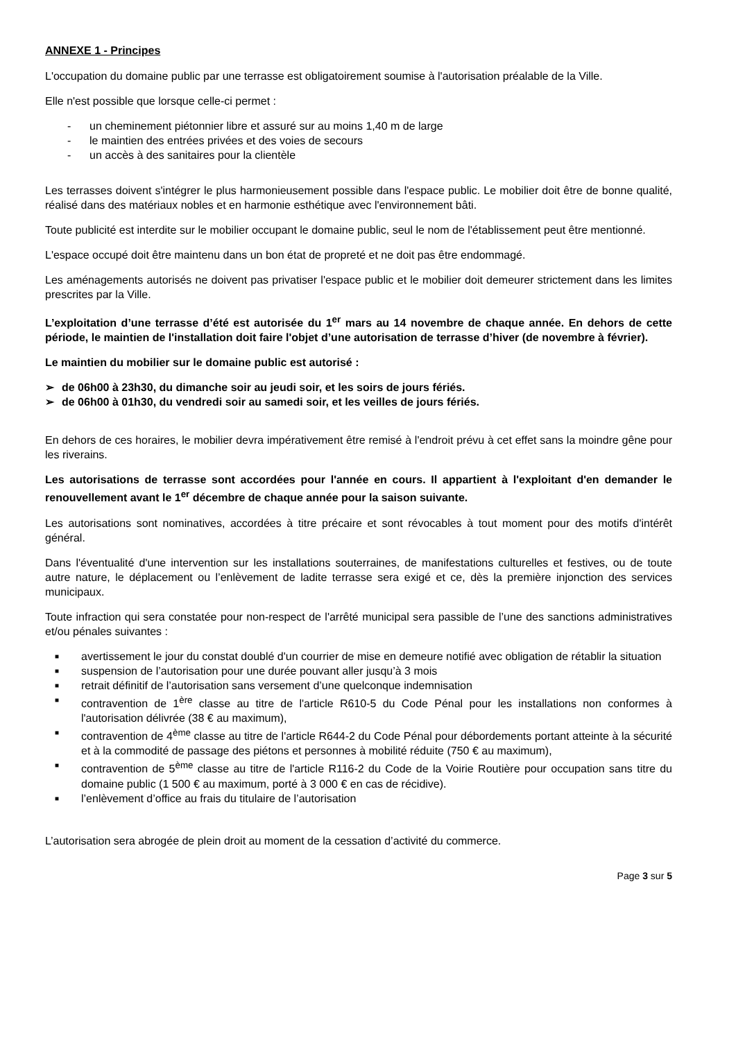ANNEXE 1 - Principes
L'occupation du domaine public par une terrasse est obligatoirement soumise à l'autorisation préalable de la Ville.
Elle n'est possible que lorsque celle-ci permet :
- un cheminement piétonnier libre et assuré sur au moins 1,40 m de large
- le maintien des entrées privées et des voies de secours
- un accès à des sanitaires pour la clientèle
Les terrasses doivent s'intégrer le plus harmonieusement possible dans l'espace public. Le mobilier doit être de bonne qualité, réalisé dans des matériaux nobles et en harmonie esthétique avec l'environnement bâti.
Toute publicité est interdite sur le mobilier occupant le domaine public, seul le nom de l'établissement peut être mentionné.
L'espace occupé doit être maintenu dans un bon état de propreté et ne doit pas être endommagé.
Les aménagements autorisés ne doivent pas privatiser l'espace public et le mobilier doit demeurer strictement dans les limites prescrites par la Ville.
L’exploitation d’une terrasse d’été est autorisée du 1<sup>er</sup> mars au 14 novembre de chaque année. En dehors de cette période, le maintien de l'installation doit faire l'objet d’une autorisation de terrasse d’hiver (de novembre à février).
Le maintien du mobilier sur le domaine public est autorisé :
➢ de 06h00 à 23h30, du dimanche soir au jeudi soir, et les soirs de jours fériés.
➢ de 06h00 à 01h30, du vendredi soir au samedi soir, et les veilles de jours fériés.
En dehors de ces horaires, le mobilier devra impérativement être remisé à l'endroit prévu à cet effet sans la moindre gêne pour les riverains.
Les autorisations de terrasse sont accordées pour l'année en cours. Il appartient à l'exploitant d'en demander le renouvellement avant le 1<sup>er</sup> décembre de chaque année pour la saison suivante.
Les autorisations sont nominatives, accordées à titre précaire et sont révocables à tout moment pour des motifs d'intérêt général.
Dans l'éventualité d'une intervention sur les installations souterraines, de manifestations culturelles et festives, ou de toute autre nature, le déplacement ou l’enlèvement de ladite terrasse sera exigé et ce, dès la première injonction des services municipaux.
Toute infraction qui sera constatée pour non-respect de l'arrêté municipal sera passible de l’une des sanctions administratives et/ou pénales suivantes :
■ avertissement le jour du constat doublé d'un courrier de mise en demeure notifié avec obligation de rétablir la situation
■ suspension de l’autorisation pour une durée pouvant aller jusqu’à 3 mois
■ retrait définitif de l’autorisation sans versement d’une quelconque indemnisation
■ contravention de 1<sup>ère</sup> classe au titre de l'article R610-5 du Code Pénal pour les installations non conformes à l'autorisation délivrée (38 € au maximum),
■ contravention de 4<sup>ème</sup> classe au titre de l'article R644-2 du Code Pénal pour débordements portant atteinte à la sécurité et à la commodité de passage des piétons et personnes à mobilité réduite (750 € au maximum),
■ contravention de 5<sup>ème</sup> classe au titre de l'article R116-2 du Code de la Voirie Routière pour occupation sans titre du domaine public (1 500 € au maximum, porté à 3 000 € en cas de récidive).
■ l’enlèvement d’office au frais du titulaire de l’autorisation
L’autorisation sera abrogée de plein droit au moment de la cessation d’activité du commerce.
Page 3 sur 5